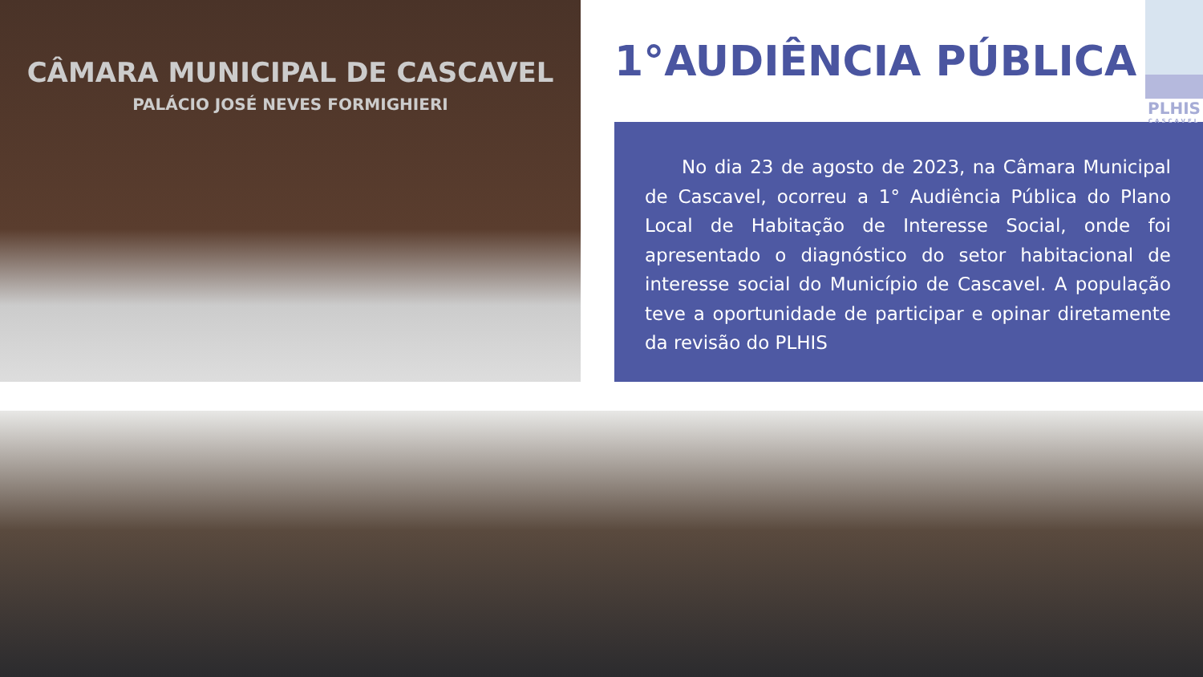CÂMARA MUNICIPAL DE CASCAVEL
PALÁCIO JOSÉ NEVES FORMIGHIERI
1°AUDIÊNCIA PÚBLICA
PLHIS
CASCAVEL
No dia 23 de agosto de 2023, na Câmara Municipal de Cascavel, ocorreu a 1° Audiência Pública do Plano Local de Habitação de Interesse Social, onde foi apresentado o diagnóstico do setor habitacional de interesse social do Município de Cascavel. A população teve a oportunidade de participar e opinar diretamente da revisão do PLHIS